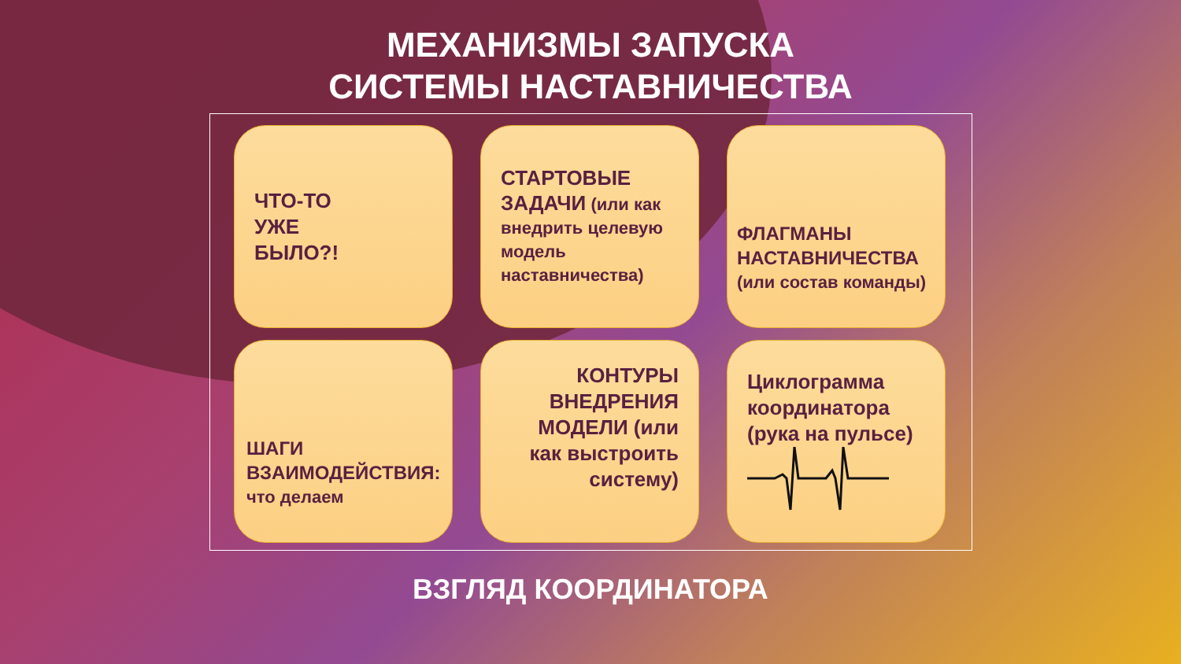МЕХАНИЗМЫ ЗАПУСКА
СИСТЕМЫ НАСТАВНИЧЕСТВА
ЧТО-ТО
УЖЕ
БЫЛО?!
СТАРТОВЫЕ
ЗАДАЧИ (или как внедрить целевую модель наставничества)
ФЛАГМАНЫ НАСТАВНИЧЕСТВА
(или состав команды)
ШАГИ ВЗАИМОДЕЙСТВИЯ:
что делаем
КОНТУРЫ ВНЕДРЕНИЯ МОДЕЛИ (или как выстроить систему)
Циклограмма координатора (рука на пульсе)
ВЗГЛЯД КООРДИНАТОРА